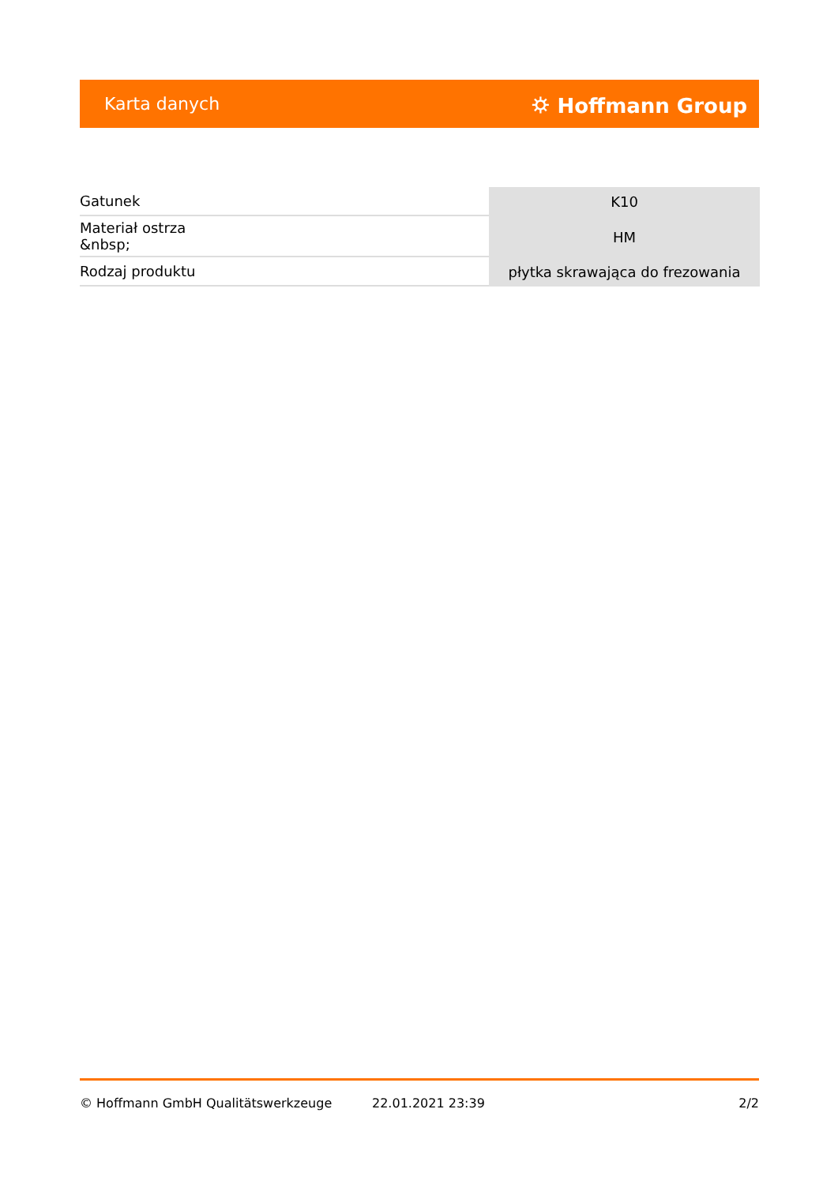Karta danych ⛭ Hoffmann Group
| Gatunek | K10 |
| Materiał ostrza &nbsp; | HM |
| Rodzaj produktu | płytka skrawająca do frezowania |
© Hoffmann GmbH Qualitätswerkzeuge 22.01.2021 23:39 2/2